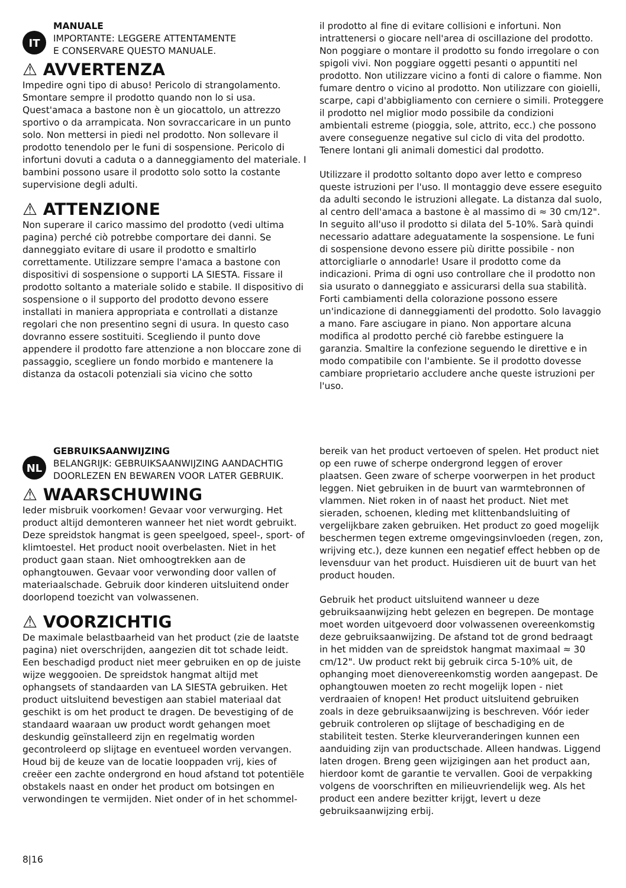IT
MANUALE
IMPORTANTE: LEGGERE ATTENTAMENTE
E CONSERVARE QUESTO MANUALE.
⚠ AVVERTENZA
Impedire ogni tipo di abuso! Pericolo di strangolamento. Smontare sempre il prodotto quando non lo si usa. Quest'amaca a bastone non è un giocattolo, un attrezzo sportivo o da arrampicata. Non sovraccaricare in un punto solo. Non mettersi in piedi nel prodotto. Non sollevare il prodotto tenendolo per le funi di sospensione. Pericolo di infortuni dovuti a caduta o a danneggiamento del materiale. I bambini possono usare il prodotto solo sotto la costante supervisione degli adulti.
⚠ ATTENZIONE
Non superare il carico massimo del prodotto (vedi ultima pagina) perché ciò potrebbe comportare dei danni. Se danneggiato evitare di usare il prodotto e smaltirlo correttamente. Utilizzare sempre l'amaca a bastone con dispositivi di sospensione o supporti LA SIESTA. Fissare il prodotto soltanto a materiale solido e stabile. Il dispositivo di sospensione o il supporto del prodotto devono essere installati in maniera appropriata e controllati a distanze regolari che non presentino segni di usura. In questo caso dovranno essere sostituiti. Scegliendo il punto dove appendere il prodotto fare attenzione a non bloccare zone di passaggio, scegliere un fondo morbido e mantenere la distanza da ostacoli potenziali sia vicino che sotto
il prodotto al fine di evitare collisioni e infortuni. Non intrattenersi o giocare nell'area di oscillazione del prodotto. Non poggiare o montare il prodotto su fondo irregolare o con spigoli vivi. Non poggiare oggetti pesanti o appuntiti nel prodotto. Non utilizzare vicino a fonti di calore o fiamme. Non fumare dentro o vicino al prodotto. Non utilizzare con gioielli, scarpe, capi d'abbigliamento con cerniere o simili. Proteggere il prodotto nel miglior modo possibile da condizioni ambientali estreme (pioggia, sole, attrito, ecc.) che possono avere conseguenze negative sul ciclo di vita del prodotto. Tenere lontani gli animali domestici dal prodotto.
Utilizzare il prodotto soltanto dopo aver letto e compreso queste istruzioni per l'uso. Il montaggio deve essere eseguito da adulti secondo le istruzioni allegate. La distanza dal suolo, al centro dell'amaca a bastone è al massimo di ≈ 30 cm/12". In seguito all'uso il prodotto si dilata del 5-10%. Sarà quindi necessario adattare adeguatamente la sospensione. Le funi di sospensione devono essere più diritte possibile - non attorcigliarle o annodarle! Usare il prodotto come da indicazioni. Prima di ogni uso controllare che il prodotto non sia usurato o danneggiato e assicurarsi della sua stabilità. Forti cambiamenti della colorazione possono essere un'indicazione di danneggiamenti del prodotto. Solo lavaggio a mano. Fare asciugare in piano. Non apportare alcuna modifica al prodotto perché ciò farebbe estinguere la garanzia. Smaltire la confezione seguendo le direttive e in modo compatibile con l'ambiente. Se il prodotto dovesse cambiare proprietario accludere anche queste istruzioni per l'uso.
NL
GEBRUIKSAANWIJZING
BELANGRIJK: GEBRUIKSAANWIJZING AANDACHTIG
DOORLEZEN EN BEWAREN VOOR LATER GEBRUIK.
⚠ WAARSCHUWING
Ieder misbruik voorkomen! Gevaar voor verwurging. Het product altijd demonteren wanneer het niet wordt gebruikt. Deze spreidstok hangmat is geen speelgoed, speel-, sport- of klimtoestel. Het product nooit overbelasten. Niet in het product gaan staan. Niet omhoogtrekken aan de ophangtouwen. Gevaar voor verwonding door vallen of materiaalschade. Gebruik door kinderen uitsluitend onder doorlopend toezicht van volwassenen.
⚠ VOORZICHTIG
De maximale belastbaarheid van het product (zie de laatste pagina) niet overschrijden, aangezien dit tot schade leidt. Een beschadigd product niet meer gebruiken en op de juiste wijze weggooien. De spreidstok hangmat altijd met ophangsets of standaarden van LA SIESTA gebruiken. Het product uitsluitend bevestigen aan stabiel materiaal dat geschikt is om het product te dragen. De bevestiging of de standaard waaraan uw product wordt gehangen moet deskundig geïnstalleerd zijn en regelmatig worden gecontroleerd op slijtage en eventueel worden vervangen. Houd bij de keuze van de locatie looppaden vrij, kies of creëer een zachte ondergrond en houd afstand tot potentiële obstakels naast en onder het product om botsingen en verwondingen te vermijden. Niet onder of in het schommel-
bereik van het product vertoeven of spelen. Het product niet op een ruwe of scherpe ondergrond leggen of erover plaatsen. Geen zware of scherpe voorwerpen in het product leggen. Niet gebruiken in de buurt van warmtebronnen of vlammen. Niet roken in of naast het product. Niet met sieraden, schoenen, kleding met klittenbandsluiting of vergelijkbare zaken gebruiken. Het product zo goed mogelijk beschermen tegen extreme omgevingsinvloeden (regen, zon, wrijving etc.), deze kunnen een negatief effect hebben op de levensduur van het product. Huisdieren uit de buurt van het product houden.
Gebruik het product uitsluitend wanneer u deze gebruiksaanwijzing hebt gelezen en begrepen. De montage moet worden uitgevoerd door volwassenen overeenkomstig deze gebruiksaanwijzing. De afstand tot de grond bedraagt in het midden van de spreidstok hangmat maximaal ≈ 30 cm/12". Uw product rekt bij gebruik circa 5-10% uit, de ophanging moet dienovereenkomstig worden aangepast. De ophangtouwen moeten zo recht mogelijk lopen - niet verdraaien of knopen! Het product uitsluitend gebruiken zoals in deze gebruiksaanwijzing is beschreven. Vóór ieder gebruik controleren op slijtage of beschadiging en de stabiliteit testen. Sterke kleurveranderingen kunnen een aanduiding zijn van productschade. Alleen handwas. Liggend laten drogen. Breng geen wijzigingen aan het product aan, hierdoor komt de garantie te vervallen. Gooi de verpakking volgens de voorschriften en milieuvriendelijk weg. Als het product een andere bezitter krijgt, levert u deze gebruiksaanwijzing erbij.
8|16